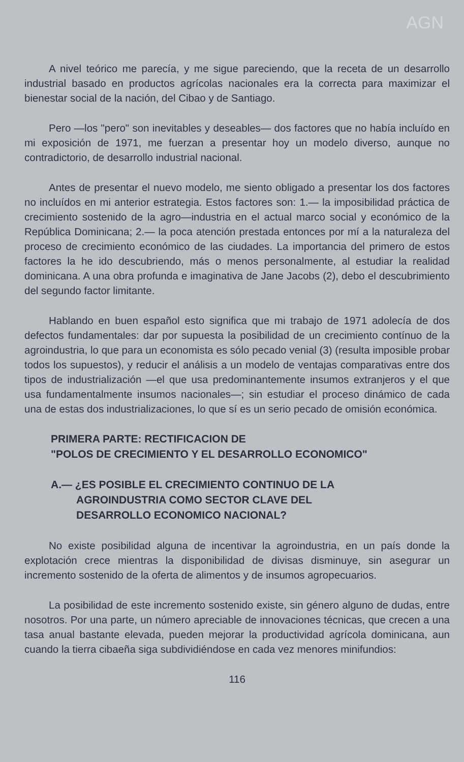AGN
A nivel teórico me parecía, y me sigue pareciendo, que la receta de un desarrollo industrial basado en productos agrícolas nacionales era la correcta para maximizar el bienestar social de la nación, del Cibao y de Santiago.
Pero —los "pero" son inevitables y deseables— dos factores que no había incluído en mi exposición de 1971, me fuerzan a presentar hoy un modelo diverso, aunque no contradictorio, de desarrollo industrial nacional.
Antes de presentar el nuevo modelo, me siento obligado a presentar los dos factores no incluídos en mi anterior estrategia. Estos factores son: 1.— la imposibilidad práctica de crecimiento sostenido de la agro—industria en el actual marco social y económico de la República Dominicana; 2.— la poca atención prestada entonces por mí a la naturaleza del proceso de crecimiento económico de las ciudades. La importancia del primero de estos factores la he ido descubriendo, más o menos personalmente, al estudiar la realidad dominicana. A una obra profunda e imaginativa de Jane Jacobs (2), debo el descubrimiento del segundo factor limitante.
Hablando en buen español esto significa que mi trabajo de 1971 adolecía de dos defectos fundamentales: dar por supuesta la posibilidad de un crecimiento contínuo de la agroindustria, lo que para un economista es sólo pecado venial (3) (resulta imposible probar todos los supuestos), y reducir el análisis a un modelo de ventajas comparativas entre dos tipos de industrialización —el que usa predominantemente insumos extranjeros y el que usa fundamentalmente insumos nacionales—; sin estudiar el proceso dinámico de cada una de estas dos industrializaciones, lo que sí es un serio pecado de omisión económica.
PRIMERA PARTE: RECTIFICACION DE
"POLOS DE CRECIMIENTO Y EL DESARROLLO ECONOMICO"
A.— ¿ES POSIBLE EL CRECIMIENTO CONTINUO DE LA
AGROINDUSTRIA COMO SECTOR CLAVE DEL
DESARROLLO ECONOMICO NACIONAL?
No existe posibilidad alguna de incentivar la agroindustria, en un país donde la explotación crece mientras la disponibilidad de divisas disminuye, sin asegurar un incremento sostenido de la oferta de alimentos y de insumos agropecuarios.
La posibilidad de este incremento sostenido existe, sin género alguno de dudas, entre nosotros. Por una parte, un número apreciable de innovaciones técnicas, que crecen a una tasa anual bastante elevada, pueden mejorar la productividad agrícola dominicana, aun cuando la tierra cibaeña siga subdividiéndose en cada vez menores minifundios:
116